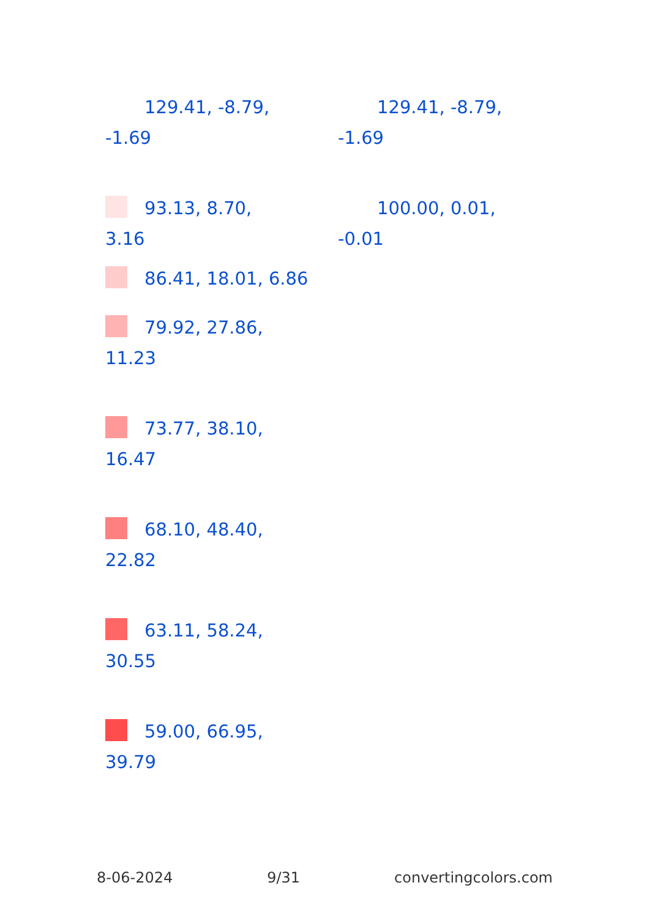129.41, -8.79, -1.69
93.13, 8.70, 3.16
86.41, 18.01, 6.86
79.92, 27.86, 11.23
73.77, 38.10, 16.47
68.10, 48.40, 22.82
63.11, 58.24, 30.55
59.00, 66.95, 39.79
129.41, -8.79, -1.69
100.00, 0.01, -0.01
8-06-2024 9/31 convertingcolors.com